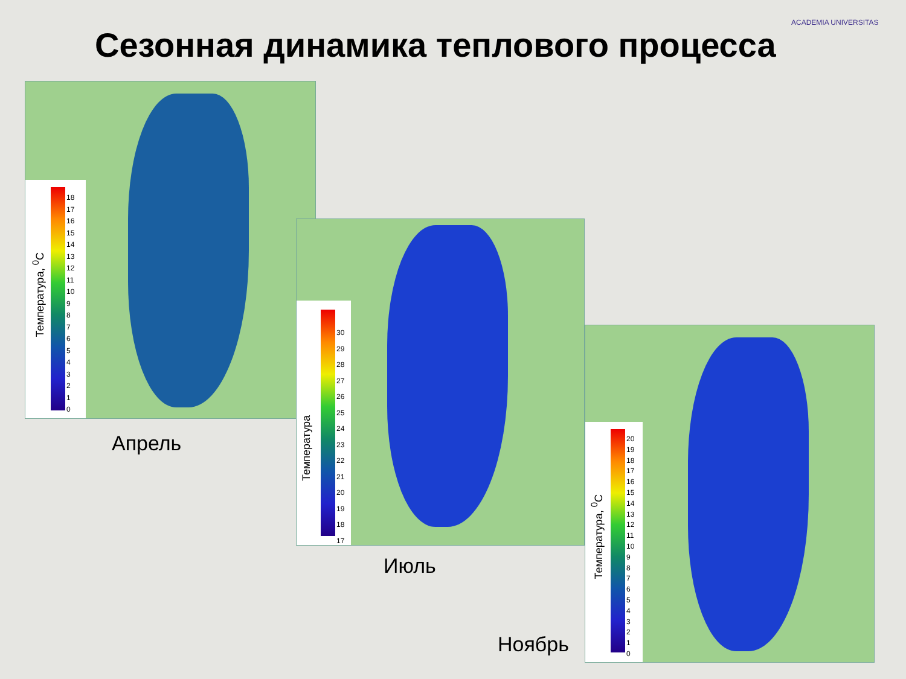Сезонная динамика теплового процесса
ACADEMIA UNIVERSITAS
18
17
16
15
14
13
12
11
10
9
8
7
6
5
4
3
2
1
0
Температура, <sup>0</sup>С
Апрель
30
29
28
27
26
25
24
23
22
21
20
19
18
17
Температура
Июль
20
19
18
17
16
15
14
13
12
11
10
9
8
7
6
5
4
3
2
1
0
Температура, <sup>0</sup>С
Ноябрь